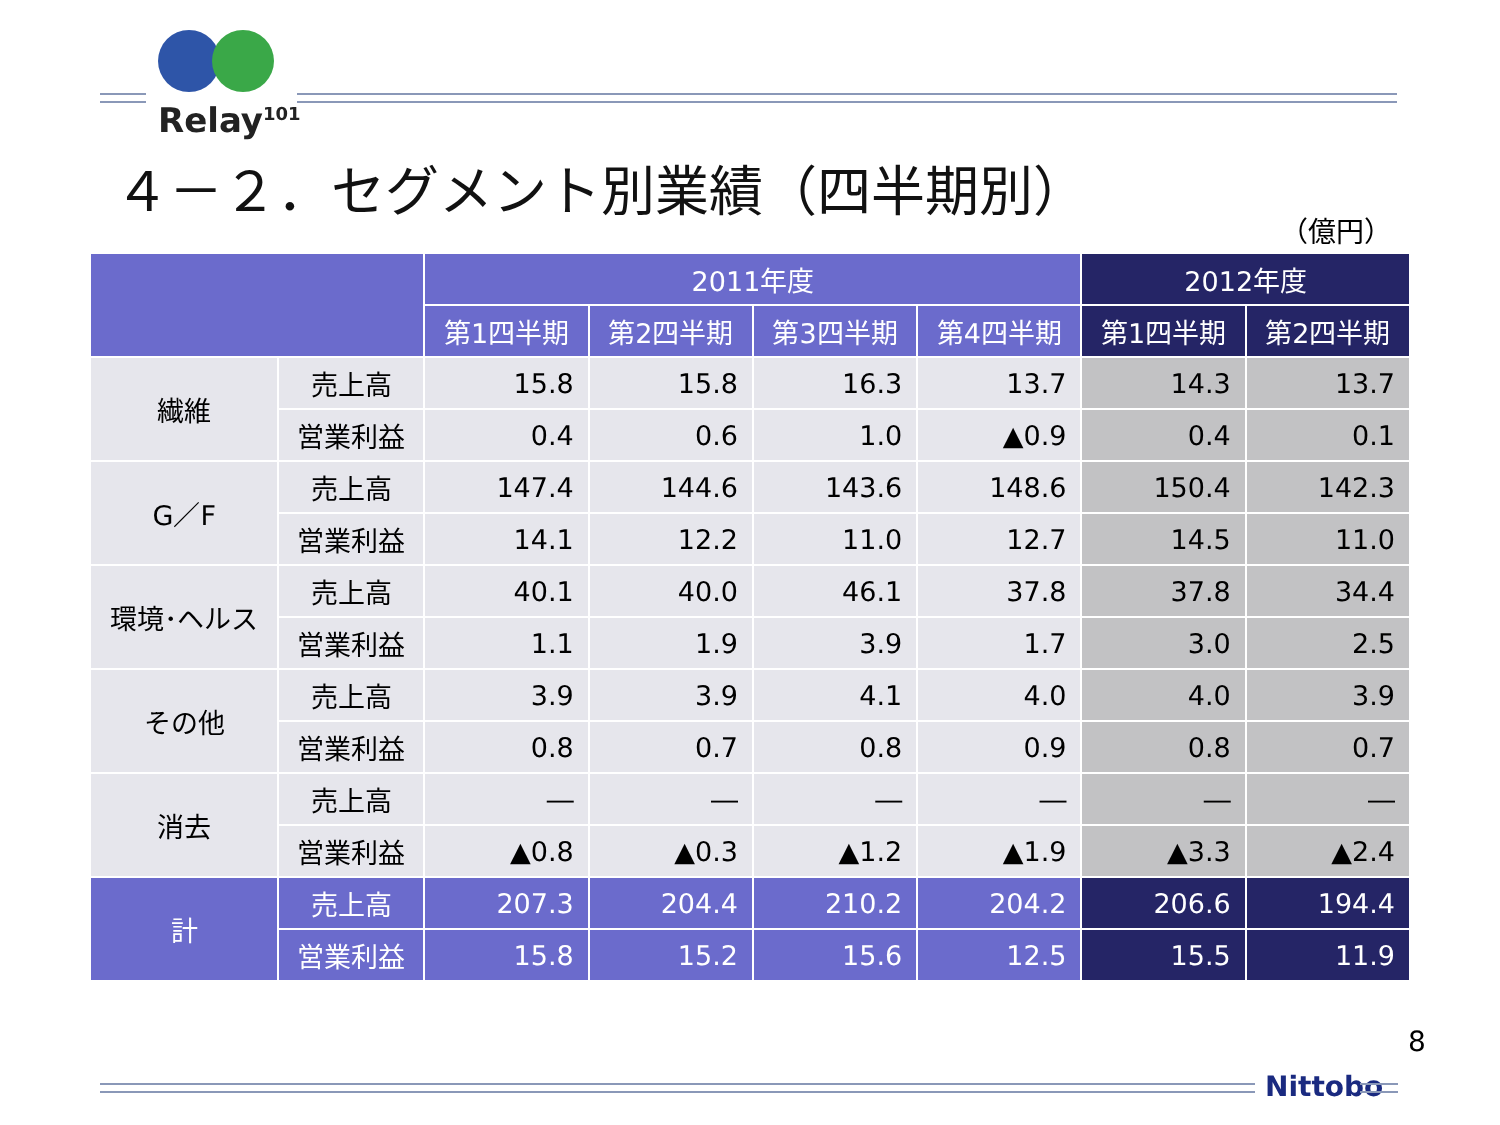Relay<sup>101</sup>
４－２．セグメント別業績（四半期別）
（億円）
| | | 2011年度 | | | | 2012年度 | |
| --- | --- | --- | --- | --- | --- | --- | --- |
| | | 第1四半期 | 第2四半期 | 第3四半期 | 第4四半期 | 第1四半期 | 第2四半期 |
| 繊維 | 売上高 | 15.8 | 15.8 | 16.3 | 13.7 | 14.3 | 13.7 |
| | 営業利益 | 0.4 | 0.6 | 1.0 | ▲0.9 | 0.4 | 0.1 |
| G／F | 売上高 | 147.4 | 144.6 | 143.6 | 148.6 | 150.4 | 142.3 |
| | 営業利益 | 14.1 | 12.2 | 11.0 | 12.7 | 14.5 | 11.0 |
| 環境･ヘルス | 売上高 | 40.1 | 40.0 | 46.1 | 37.8 | 37.8 | 34.4 |
| | 営業利益 | 1.1 | 1.9 | 3.9 | 1.7 | 3.0 | 2.5 |
| その他 | 売上高 | 3.9 | 3.9 | 4.1 | 4.0 | 4.0 | 3.9 |
| | 営業利益 | 0.8 | 0.7 | 0.8 | 0.9 | 0.8 | 0.7 |
| 消去 | 売上高 | ― | ― | ― | ― | ― | ― |
| | 営業利益 | ▲0.8 | ▲0.3 | ▲1.2 | ▲1.9 | ▲3.3 | ▲2.4 |
| 計 | 売上高 | 207.3 | 204.4 | 210.2 | 204.2 | 206.6 | 194.4 |
| | 営業利益 | 15.8 | 15.2 | 15.6 | 12.5 | 15.5 | 11.9 |
8
Nittobo